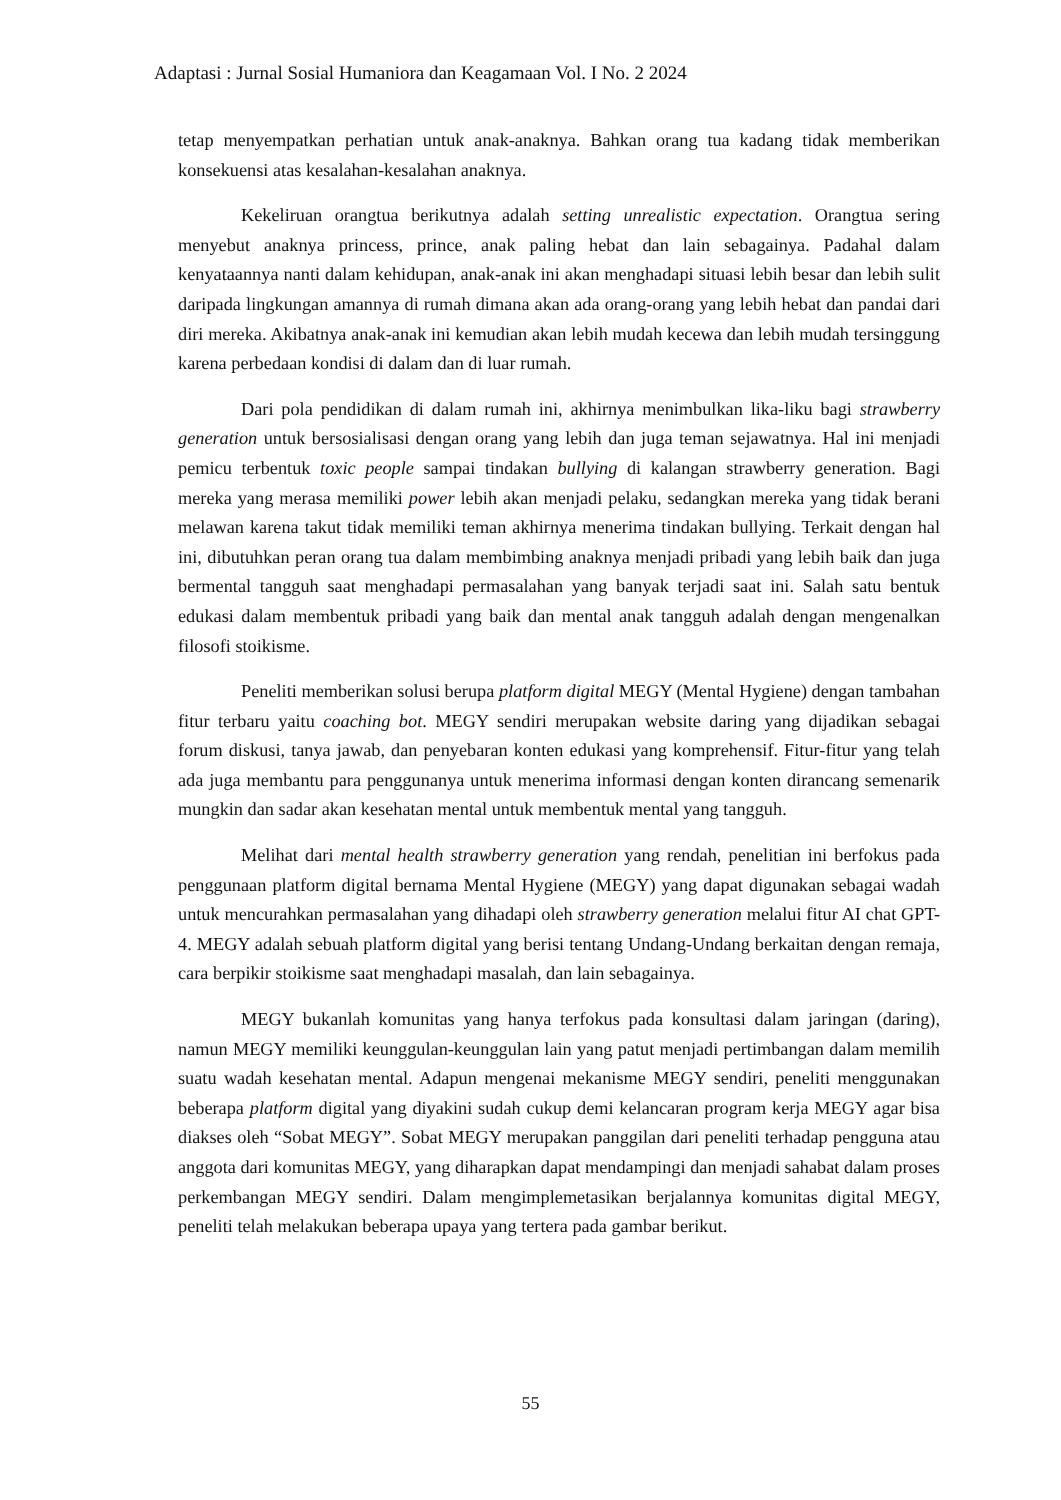Adaptasi : Jurnal Sosial Humaniora dan Keagamaan Vol. I No. 2 2024
tetap menyempatkan perhatian untuk anak-anaknya. Bahkan orang tua kadang tidak memberikan konsekuensi atas kesalahan-kesalahan anaknya.
Kekeliruan orangtua berikutnya adalah setting unrealistic expectation. Orangtua sering menyebut anaknya princess, prince, anak paling hebat dan lain sebagainya. Padahal dalam kenyataannya nanti dalam kehidupan, anak-anak ini akan menghadapi situasi lebih besar dan lebih sulit daripada lingkungan amannya di rumah dimana akan ada orang-orang yang lebih hebat dan pandai dari diri mereka. Akibatnya anak-anak ini kemudian akan lebih mudah kecewa dan lebih mudah tersinggung karena perbedaan kondisi di dalam dan di luar rumah.
Dari pola pendidikan di dalam rumah ini, akhirnya menimbulkan lika-liku bagi strawberry generation untuk bersosialisasi dengan orang yang lebih dan juga teman sejawatnya. Hal ini menjadi pemicu terbentuk toxic people sampai tindakan bullying di kalangan strawberry generation. Bagi mereka yang merasa memiliki power lebih akan menjadi pelaku, sedangkan mereka yang tidak berani melawan karena takut tidak memiliki teman akhirnya menerima tindakan bullying. Terkait dengan hal ini, dibutuhkan peran orang tua dalam membimbing anaknya menjadi pribadi yang lebih baik dan juga bermental tangguh saat menghadapi permasalahan yang banyak terjadi saat ini. Salah satu bentuk edukasi dalam membentuk pribadi yang baik dan mental anak tangguh adalah dengan mengenalkan filosofi stoikisme.
Peneliti memberikan solusi berupa platform digital MEGY (Mental Hygiene) dengan tambahan fitur terbaru yaitu coaching bot. MEGY sendiri merupakan website daring yang dijadikan sebagai forum diskusi, tanya jawab, dan penyebaran konten edukasi yang komprehensif. Fitur-fitur yang telah ada juga membantu para penggunanya untuk menerima informasi dengan konten dirancang semenarik mungkin dan sadar akan kesehatan mental untuk membentuk mental yang tangguh.
Melihat dari mental health strawberry generation yang rendah, penelitian ini berfokus pada penggunaan platform digital bernama Mental Hygiene (MEGY) yang dapat digunakan sebagai wadah untuk mencurahkan permasalahan yang dihadapi oleh strawberry generation melalui fitur AI chat GPT-4. MEGY adalah sebuah platform digital yang berisi tentang Undang-Undang berkaitan dengan remaja, cara berpikir stoikisme saat menghadapi masalah, dan lain sebagainya.
MEGY bukanlah komunitas yang hanya terfokus pada konsultasi dalam jaringan (daring), namun MEGY memiliki keunggulan-keunggulan lain yang patut menjadi pertimbangan dalam memilih suatu wadah kesehatan mental. Adapun mengenai mekanisme MEGY sendiri, peneliti menggunakan beberapa platform digital yang diyakini sudah cukup demi kelancaran program kerja MEGY agar bisa diakses oleh “Sobat MEGY”. Sobat MEGY merupakan panggilan dari peneliti terhadap pengguna atau anggota dari komunitas MEGY, yang diharapkan dapat mendampingi dan menjadi sahabat dalam proses perkembangan MEGY sendiri. Dalam mengimplemetasikan berjalannya komunitas digital MEGY, peneliti telah melakukan beberapa upaya yang tertera pada gambar berikut.
55